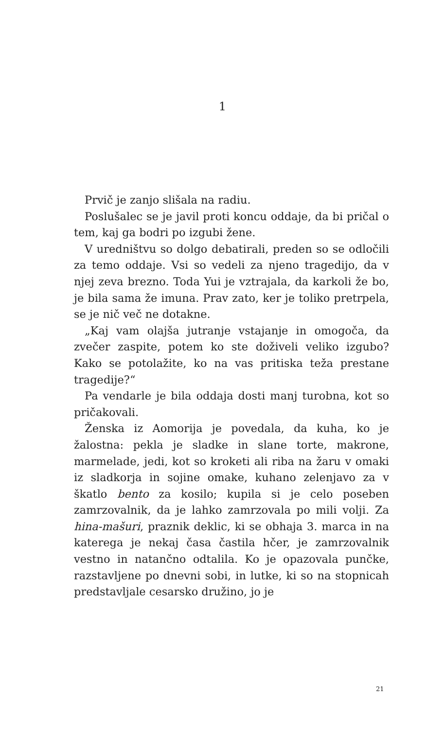1
Prvič je zanjo slišala na radiu.
Poslušalec se je javil proti koncu oddaje, da bi pričal o tem, kaj ga bodri po izgubi žene.
V uredništvu so dolgo debatirali, preden so se odločili za temo oddaje. Vsi so vedeli za njeno tragedijo, da v njej zeva brezno. Toda Yui je vztrajala, da karkoli že bo, je bila sama že imuna. Prav zato, ker je toliko pretrpela, se je nič več ne dotakne.
„Kaj vam olajša jutranje vstajanje in omogoča, da zvečer zaspite, potem ko ste doživeli veliko izgubo? Kako se potolažite, ko na vas pritiska teža prestane tragedije?“
Pa vendarle je bila oddaja dosti manj turobna, kot so pričakovali.
Ženska iz Aomorija je povedala, da kuha, ko je žalostna: pekla je sladke in slane torte, makrone, marmelade, jedi, kot so kroketi ali riba na žaru v omaki iz sladkorja in sojine omake, kuhano zelenjavo za v škatlo bento za kosilo; kupila si je celo poseben zamrzovalnik, da je lahko zamrzovala po mili volji. Za hina-mašuri, praznik deklic, ki se obhaja 3. marca in na katerega je nekaj časa častila hčer, je zamrzovalnik vestno in natančno odtalila. Ko je opazovala punčke, razstavljene po dnevni sobi, in lutke, ki so na stopnicah predstavljale cesarsko družino, jo je
21